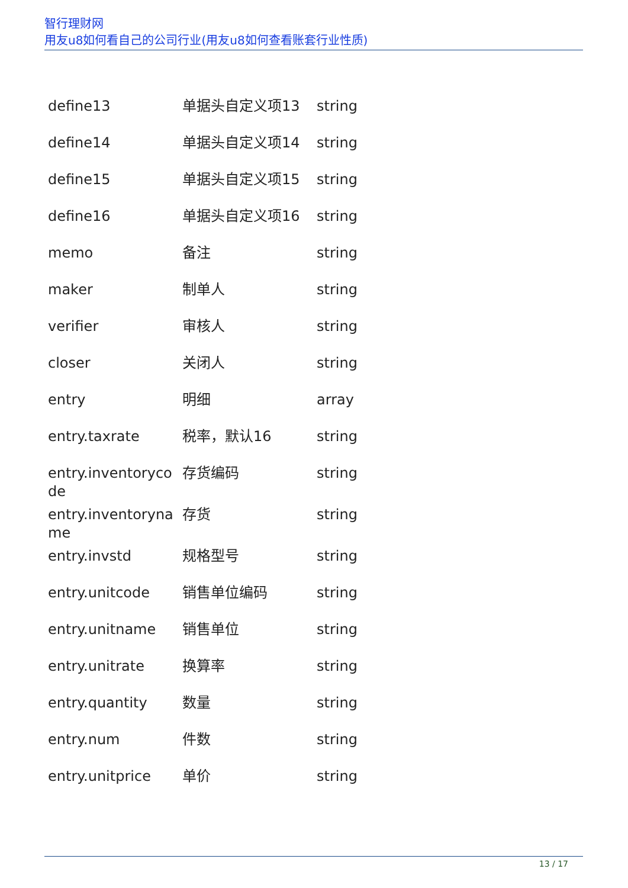智行理财网
用友u8如何看自己的公司行业(用友u8如何查看账套行业性质)
| define13 | 单据头自定义项13 | string |
| define14 | 单据头自定义项14 | string |
| define15 | 单据头自定义项15 | string |
| define16 | 单据头自定义项16 | string |
| memo | 备注 | string |
| maker | 制单人 | string |
| verifier | 审核人 | string |
| closer | 关闭人 | string |
| entry | 明细 | array |
| entry.taxrate | 税率，默认16 | string |
| entry.inventorycode | 存货编码 | string |
| entry.inventoryname | 存货 | string |
| entry.invstd | 规格型号 | string |
| entry.unitcode | 销售单位编码 | string |
| entry.unitname | 销售单位 | string |
| entry.unitrate | 换算率 | string |
| entry.quantity | 数量 | string |
| entry.num | 件数 | string |
| entry.unitprice | 单价 | string |
13 / 17